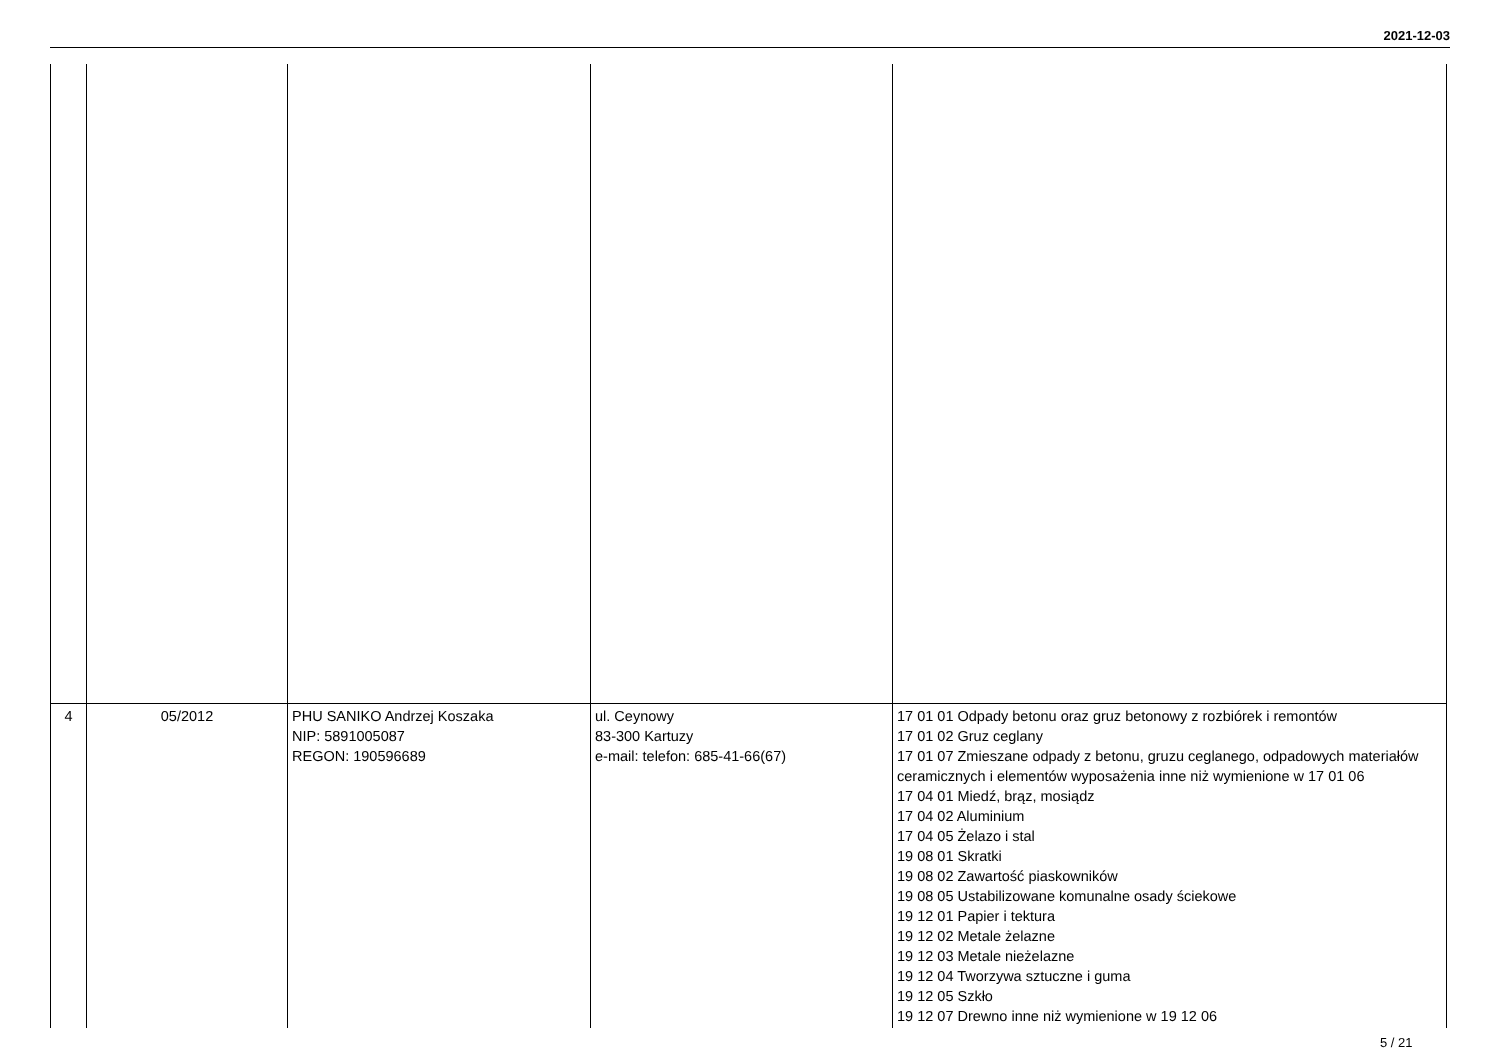2021-12-03
| 4 | 05/2012 | PHU SANIKO Andrzej Koszaka NIP: 5891005087 REGON: 190596689 | ul. Ceynowy 83-300 Kartuzy e-mail: telefon: 685-41-66(67) | 17 01 01 Odpady betonu oraz gruz betonowy z rozbiórek i remontów 17 01 02 Gruz ceglany 17 01 07 Zmieszane odpady z betonu, gruzu ceglanego, odpadowych materiałów ceramicznych i elementów wyposażenia inne niż wymienione w 17 01 06 17 04 01 Miedź, brąz, mosiądz 17 04 02 Aluminium 17 04 05 Żelazo i stal 19 08 01 Skratki 19 08 02 Zawartość piaskowników 19 08 05 Ustabilizowane komunalne osady ściekowe 19 12 01 Papier i tektura 19 12 02 Metale żelazne 19 12 03 Metale nieżelazne 19 12 04 Tworzywa sztuczne i guma 19 12 05 Szkło 19 12 07 Drewno inne niż wymienione w 19 12 06 |
5 / 21